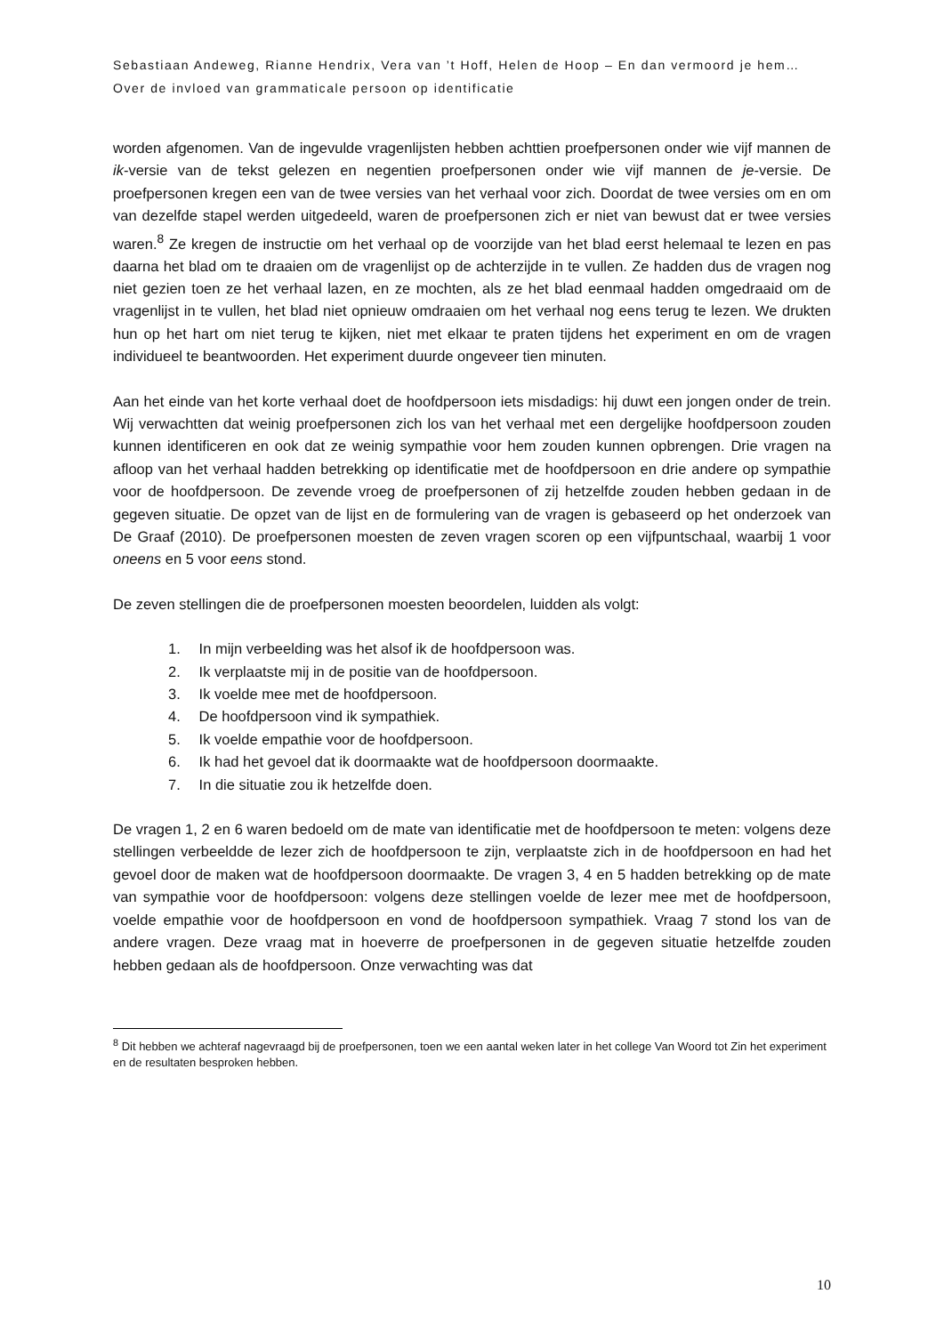Sebastiaan Andeweg, Rianne Hendrix, Vera van ’t Hoff, Helen de Hoop – En dan vermoord je hem… Over de invloed van grammaticale persoon op identificatie
worden afgenomen. Van de ingevulde vragenlijsten hebben achttien proefpersonen onder wie vijf mannen de ik-versie van de tekst gelezen en negentien proefpersonen onder wie vijf mannen de je-versie. De proefpersonen kregen een van de twee versies van het verhaal voor zich. Doordat de twee versies om en om van dezelfde stapel werden uitgedeeld, waren de proefpersonen zich er niet van bewust dat er twee versies waren.<sup>8</sup> Ze kregen de instructie om het verhaal op de voorzijde van het blad eerst helemaal te lezen en pas daarna het blad om te draaien om de vragenlijst op de achterzijde in te vullen. Ze hadden dus de vragen nog niet gezien toen ze het verhaal lazen, en ze mochten, als ze het blad eenmaal hadden omgedraaid om de vragenlijst in te vullen, het blad niet opnieuw omdraaien om het verhaal nog eens terug te lezen. We drukten hun op het hart om niet terug te kijken, niet met elkaar te praten tijdens het experiment en om de vragen individueel te beantwoorden. Het experiment duurde ongeveer tien minuten.
Aan het einde van het korte verhaal doet de hoofdpersoon iets misdadigs: hij duwt een jongen onder de trein. Wij verwachtten dat weinig proefpersonen zich los van het verhaal met een dergelijke hoofdpersoon zouden kunnen identificeren en ook dat ze weinig sympathie voor hem zouden kunnen opbrengen. Drie vragen na afloop van het verhaal hadden betrekking op identificatie met de hoofdpersoon en drie andere op sympathie voor de hoofdpersoon. De zevende vroeg de proefpersonen of zij hetzelfde zouden hebben gedaan in de gegeven situatie. De opzet van de lijst en de formulering van de vragen is gebaseerd op het onderzoek van De Graaf (2010). De proefpersonen moesten de zeven vragen scoren op een vijfpuntschaal, waarbij 1 voor oneens en 5 voor eens stond.
De zeven stellingen die de proefpersonen moesten beoordelen, luidden als volgt:
1. In mijn verbeelding was het alsof ik de hoofdpersoon was.
2. Ik verplaatste mij in de positie van de hoofdpersoon.
3. Ik voelde mee met de hoofdpersoon.
4. De hoofdpersoon vind ik sympathiek.
5. Ik voelde empathie voor de hoofdpersoon.
6. Ik had het gevoel dat ik doormaakte wat de hoofdpersoon doormaakte.
7. In die situatie zou ik hetzelfde doen.
De vragen 1, 2 en 6 waren bedoeld om de mate van identificatie met de hoofdpersoon te meten: volgens deze stellingen verbeeldde de lezer zich de hoofdpersoon te zijn, verplaatste zich in de hoofdpersoon en had het gevoel door de maken wat de hoofdpersoon doormaakte. De vragen 3, 4 en 5 hadden betrekking op de mate van sympathie voor de hoofdpersoon: volgens deze stellingen voelde de lezer mee met de hoofdpersoon, voelde empathie voor de hoofdpersoon en vond de hoofdpersoon sympathiek. Vraag 7 stond los van de andere vragen. Deze vraag mat in hoeverre de proefpersonen in de gegeven situatie hetzelfde zouden hebben gedaan als de hoofdpersoon. Onze verwachting was dat
<sup>8</sup> Dit hebben we achteraf nagevraagd bij de proefpersonen, toen we een aantal weken later in het college Van Woord tot Zin het experiment en de resultaten besproken hebben.
10